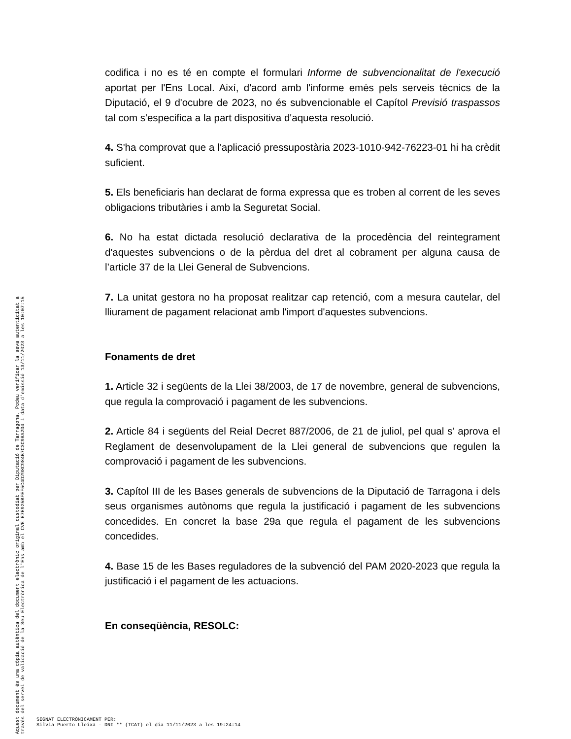codifica i no es té en compte el formulari Informe de subvencionalitat de l'execució aportat per l'Ens Local. Així, d'acord amb l'informe emès pels serveis tècnics de la Diputació, el 9 d'ocubre de 2023, no és subvencionable el Capítol Previsió traspassos tal com s'especifica a la part dispositiva d'aquesta resolució.
4. S'ha comprovat que a l'aplicació pressupostària 2023-1010-942-76223-01 hi ha crèdit suficient.
5. Els beneficiaris han declarat de forma expressa que es troben al corrent de les seves obligacions tributàries i amb la Seguretat Social.
6. No ha estat dictada resolució declarativa de la procedència del reintegrament d'aquestes subvencions o de la pèrdua del dret al cobrament per alguna causa de l’article 37 de la Llei General de Subvencions.
7. La unitat gestora no ha proposat realitzar cap retenció, com a mesura cautelar, del lliurament de pagament relacionat amb l'import d'aquestes subvencions.
Fonaments de dret
1. Article 32 i següents de la Llei 38/2003, de 17 de novembre, general de subvencions, que regula la comprovació i pagament de les subvencions.
2. Article 84 i següents del Reial Decret 887/2006, de 21 de juliol, pel qual s’ aprova el Reglament de desenvolupament de la Llei general de subvencions que regulen la comprovació i pagament de les subvencions.
3. Capítol III de les Bases generals de subvencions de la Diputació de Tarragona i dels seus organismes autònoms que regula la justificació i pagament de les subvencions concedides. En concret la base 29a que regula el pagament de les subvencions concedides.
4. Base 15 de les Bases reguladores de la subvenció del PAM 2020-2023 que regula la justificació i el pagament de les actuacions.
En conseqüència, RESOLC:
Aquest document és una còpia autèntica del document electrònic original custodiat per Diputació de Tarragona. Podeu verificar la seva autenticitat a
través del servei de validació de la Seu Electrònica de l'Ens amb el CVE E7E925BFEF5C4D298C984B7C3C98A2D4 i data d'emissió 13/11/2023 a les 10:07:15
SIGNAT ELECTRÒNICAMENT PER:
Silvia Puerto Lleixà - DNI ** (TCAT) el dia 11/11/2023 a les 19:24:14